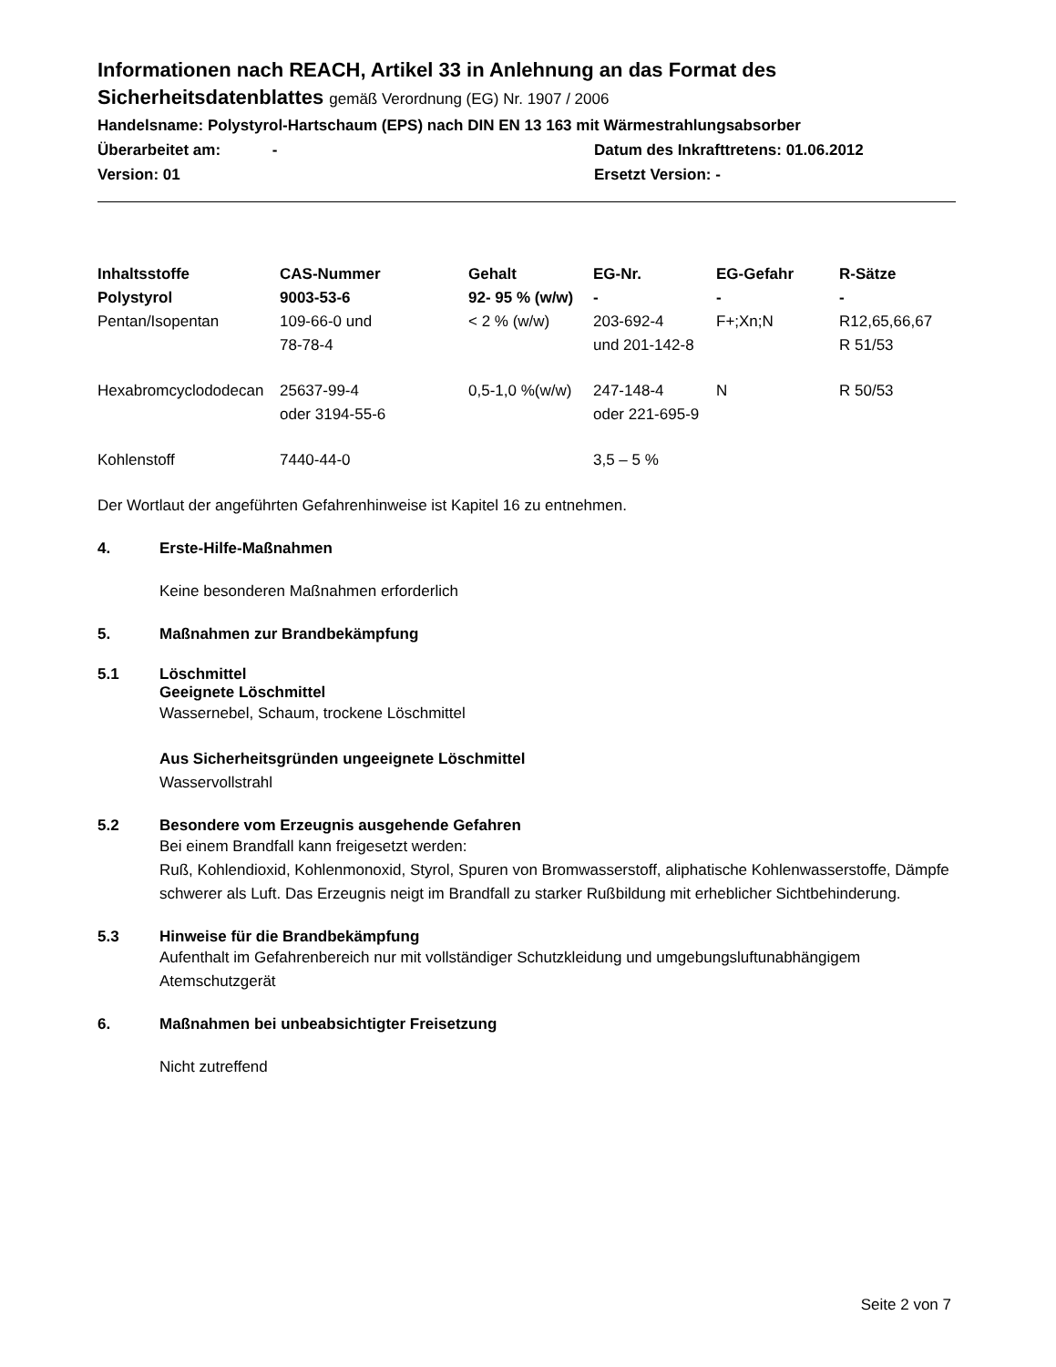Informationen nach REACH, Artikel 33 in Anlehnung an das Format des
Sicherheitsdatenblattes gemäß Verordnung (EG) Nr. 1907 / 2006
Handelsname: Polystyrol-Hartschaum (EPS) nach DIN EN 13 163 mit Wärmestrahlungsabsorber
Überarbeitet am: - Datum des Inkrafttretens: 01.06.2012
Version: 01 Ersetzt Version: -
| Inhaltsstoffe | CAS-Nummer | Gehalt | EG-Nr. | EG-Gefahr | R-Sätze |
| --- | --- | --- | --- | --- | --- |
| Polystyrol | 9003-53-6 | 92- 95 % (w/w) | - | - | - |
| Pentan/Isopentan | 109-66-0 und 78-78-4 | < 2 % (w/w) | 203-692-4 und 201-142-8 | F+;Xn;N | R12,65,66,67 R 51/53 |
| Hexabromcyclododecan | 25637-99-4 oder 3194-55-6 | 0,5-1,0 %(w/w) | 247-148-4 oder 221-695-9 | N | R 50/53 |
| Kohlenstoff | 7440-44-0 | | 3,5 – 5 % | | |
Der Wortlaut der angeführten Gefahrenhinweise ist Kapitel 16 zu entnehmen.
4. Erste-Hilfe-Maßnahmen
Keine besonderen Maßnahmen erforderlich
5. Maßnahmen zur Brandbekämpfung
5.1 Löschmittel
Geeignete Löschmittel
Wassernebel, Schaum, trockene Löschmittel
Aus Sicherheitsgründen ungeeignete Löschmittel
Wasservollstrahl
5.2 Besondere vom Erzeugnis ausgehende Gefahren
Bei einem Brandfall kann freigesetzt werden:
Ruß, Kohlendioxid, Kohlenmonoxid, Styrol, Spuren von Bromwasserstoff, aliphatische Kohlenwasserstoffe, Dämpfe schwerer als Luft. Das Erzeugnis neigt im Brandfall zu starker Rußbildung mit erheblicher Sichtbehinderung.
5.3 Hinweise für die Brandbekämpfung
Aufenthalt im Gefahrenbereich nur mit vollständiger Schutzkleidung und umgebungsluftunabhängigem Atemschutzgerät
6. Maßnahmen bei unbeabsichtigter Freisetzung
Nicht zutreffend
Seite 2 von 7